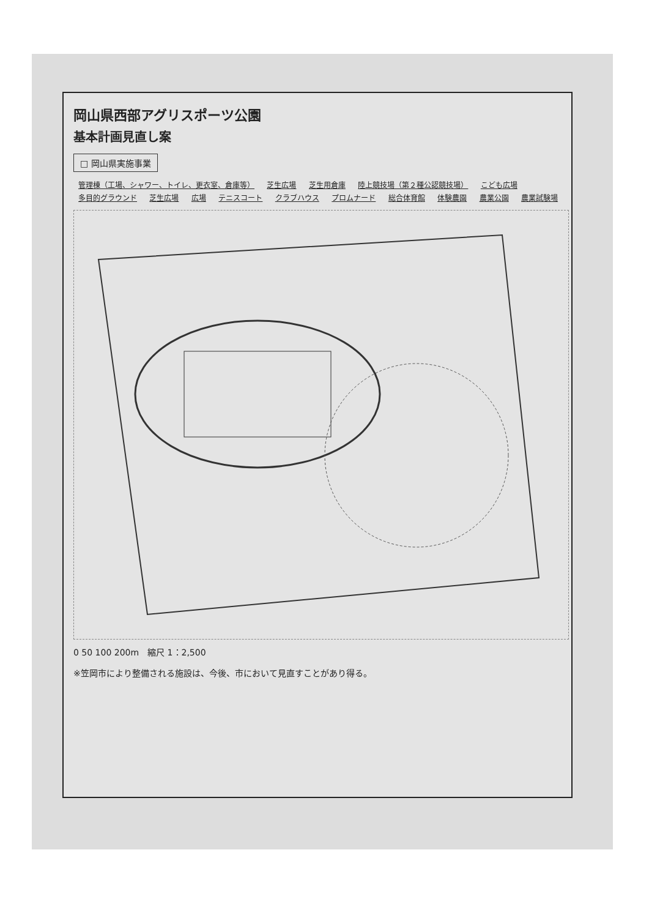岡山県西部アグリスポーツ公園
基本計画見直し案
□ 岡山県実施事業
管理棟（工場、シャワー、トイレ、更衣室、倉庫等） 芝生広場 芝生用倉庫 陸上競技場（第２種公認競技場） こども広場 多目的グラウンド 芝生広場 広場 テニスコート クラブハウス プロムナード 総合体育館 体験農園 農業公園 農業試験場
0 50 100 200m　縮尺 1：2,500
※笠岡市により整備される施設は、今後、市において見直すことがあり得る。